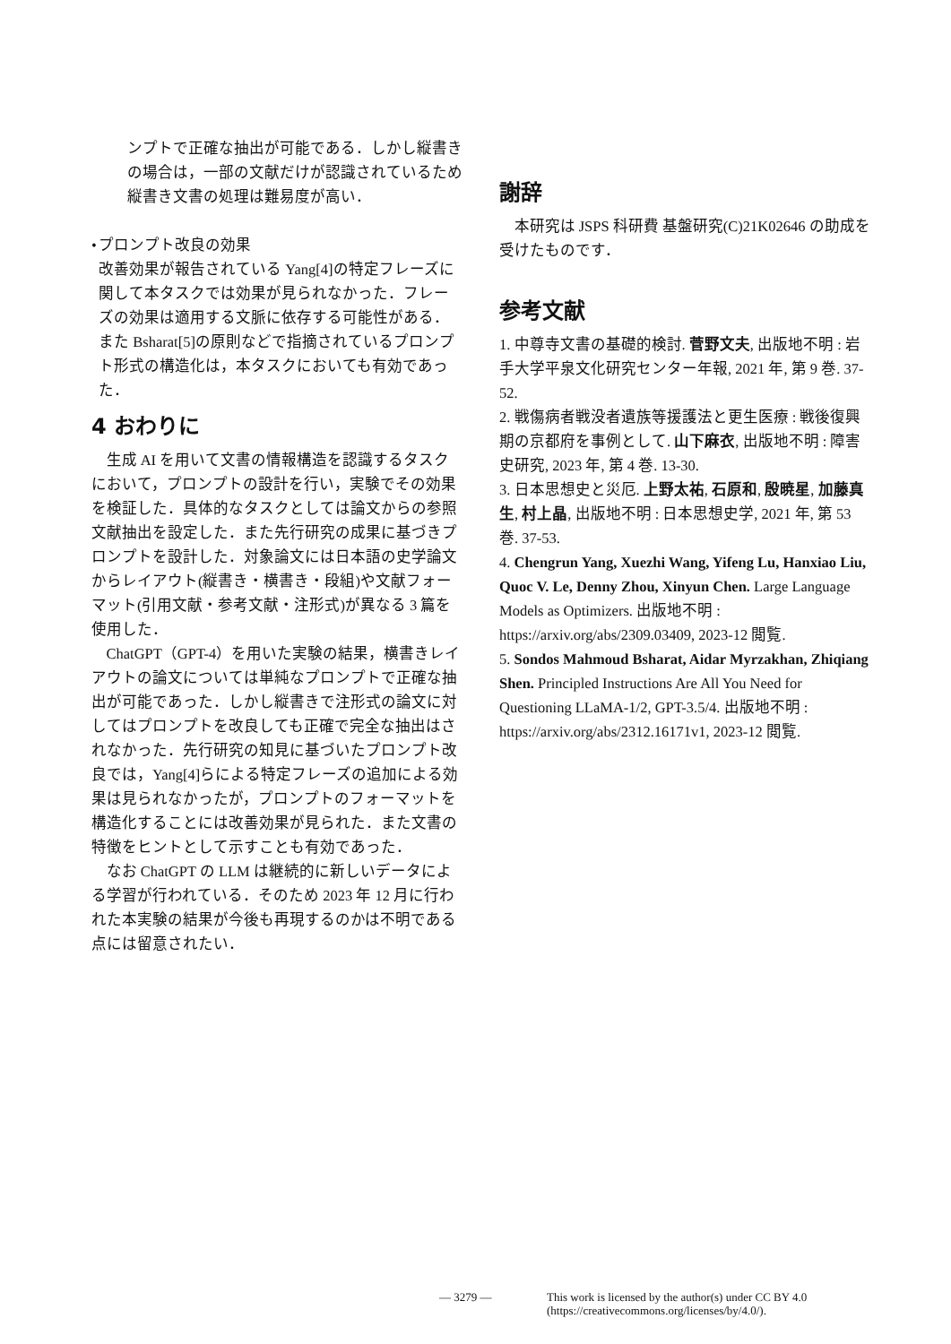ンプトで正確な抽出が可能である．しかし縦書きの場合は，一部の文献だけが認識されているため縦書き文書の処理は難易度が高い．
• プロンプト改良の効果
改善効果が報告されている Yang[4]の特定フレーズに関して本タスクでは効果が見られなかった．フレーズの効果は適用する文脈に依存する可能性がある．また Bsharat[5]の原則などで指摘されているプロンプト形式の構造化は，本タスクにおいても有効であった．
4 おわりに
生成 AI を用いて文書の情報構造を認識するタスクにおいて，プロンプトの設計を行い，実験でその効果を検証した．具体的なタスクとしては論文からの参照文献抽出を設定した．また先行研究の成果に基づきプロンプトを設計した．対象論文には日本語の史学論文からレイアウト(縦書き・横書き・段組)や文献フォーマット(引用文献・参考文献・注形式)が異なる 3 篇を使用した．
ChatGPT（GPT-4）を用いた実験の結果，横書きレイアウトの論文については単純なプロンプトで正確な抽出が可能であった．しかし縦書きで注形式の論文に対してはプロンプトを改良しても正確で完全な抽出はされなかった．先行研究の知見に基づいたプロンプト改良では，Yang[4]らによる特定フレーズの追加による効果は見られなかったが，プロンプトのフォーマットを構造化することには改善効果が見られた．また文書の特徴をヒントとして示すことも有効であった．
なお ChatGPT の LLM は継続的に新しいデータによる学習が行われている．そのため 2023 年 12 月に行われた本実験の結果が今後も再現するのかは不明である点には留意されたい．
謝辞
本研究は JSPS 科研費 基盤研究(C)21K02646 の助成を受けたものです．
参考文献
1. 中尊寺文書の基礎的検討. 菅野文夫, 出版地不明 : 岩手大学平泉文化研究センター年報, 2021 年, 第 9 巻. 37-52.
2. 戦傷病者戦没者遺族等援護法と更生医療 : 戦後復興期の京都府を事例として. 山下麻衣, 出版地不明 : 障害史研究, 2023 年, 第 4 巻. 13-30.
3. 日本思想史と災厄. 上野太祐, 石原和, 殷暁星, 加藤真生, 村上晶, 出版地不明 : 日本思想史学, 2021 年, 第 53 巻. 37-53.
4. Chengrun Yang, Xuezhi Wang, Yifeng Lu, Hanxiao Liu, Quoc V. Le, Denny Zhou, Xinyun Chen. Large Language Models as Optimizers. 出版地不明 : https://arxiv.org/abs/2309.03409, 2023-12 閲覧.
5. Sondos Mahmoud Bsharat, Aidar Myrzakhan, Zhiqiang Shen. Principled Instructions Are All You Need for Questioning LLaMA-1/2, GPT-3.5/4. 出版地不明 : https://arxiv.org/abs/2312.16171v1, 2023-12 閲覧.
— 3279 — This work is licensed by the author(s) under CC BY 4.0
(https://creativecommons.org/licenses/by/4.0/).